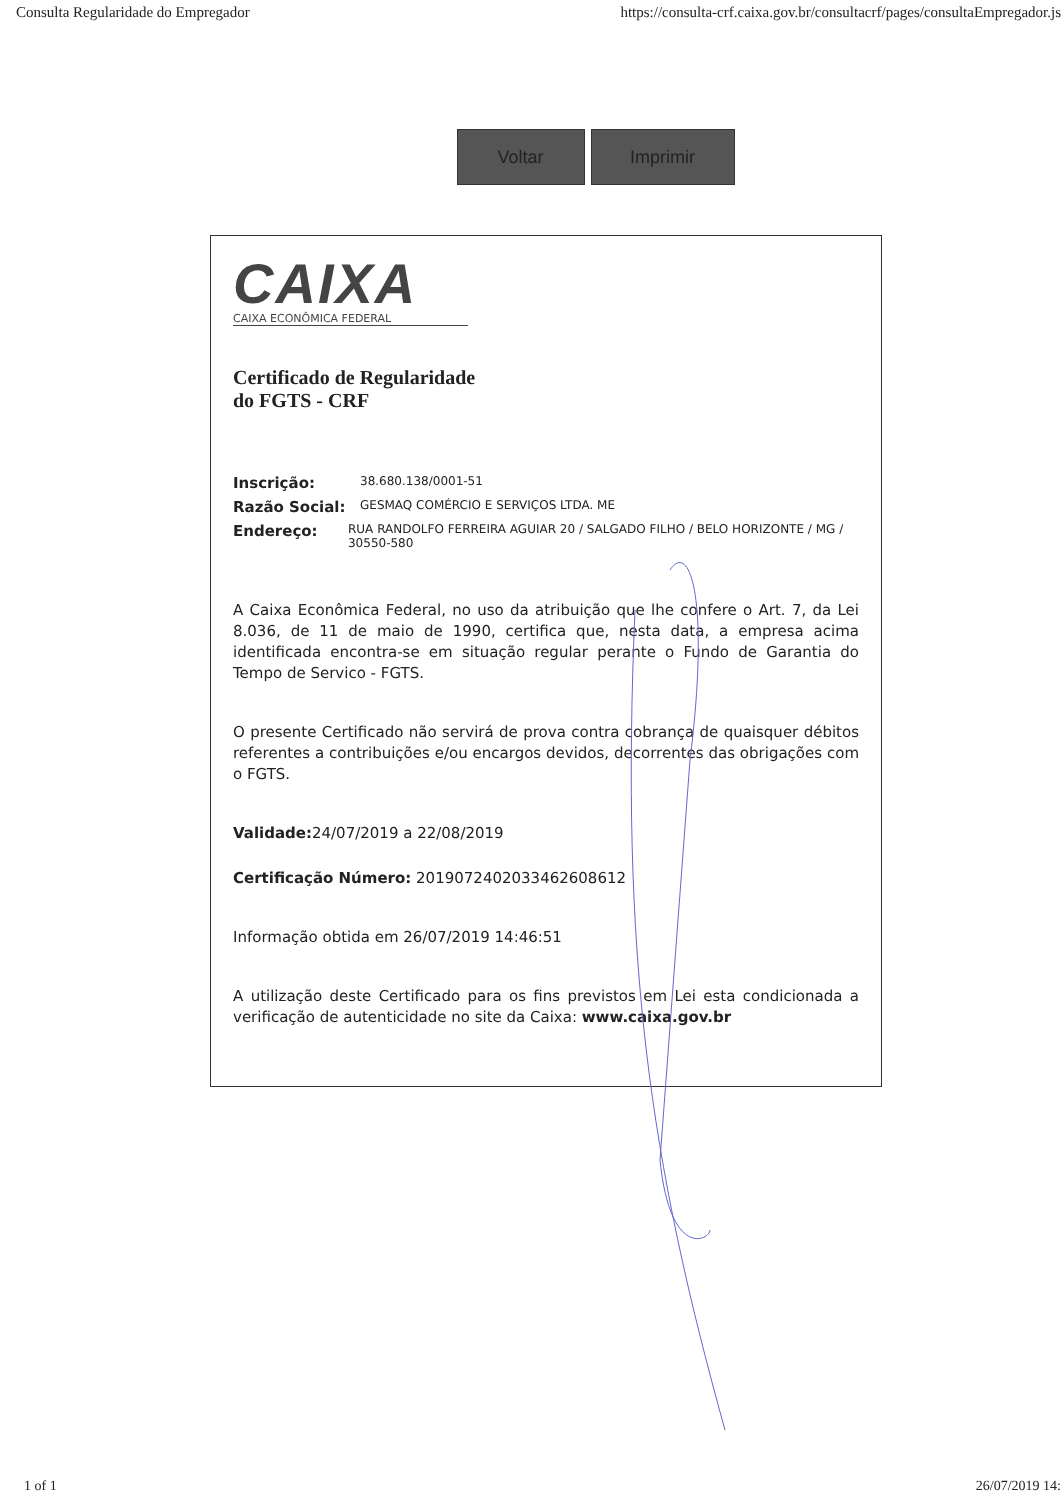Consulta Regularidade do Empregador https://consulta-crf.caixa.gov.br/consultacrf/pages/consultaEmpregador.js
Voltar Imprimir
CAIXA
CAIXA ECONÔMICA FEDERAL
Certificado de Regularidade
do FGTS - CRF
Inscrição: 38.680.138/0001-51
Razão Social: GESMAQ COMÉRCIO E SERVIÇOS LTDA. ME
Endereço: RUA RANDOLFO FERREIRA AGUIAR 20 / SALGADO FILHO / BELO HORIZONTE / MG / 30550-580
A Caixa Econômica Federal, no uso da atribuição que lhe confere o Art. 7, da Lei 8.036, de 11 de maio de 1990, certifica que, nesta data, a empresa acima identificada encontra-se em situação regular perante o Fundo de Garantia do Tempo de Servico - FGTS.
O presente Certificado não servirá de prova contra cobrança de quaisquer débitos referentes a contribuições e/ou encargos devidos, decorrentes das obrigações com o FGTS.
Validade: 24/07/2019 a 22/08/2019
Certificação Número: 2019072402033462608612
Informação obtida em 26/07/2019 14:46:51
A utilização deste Certificado para os fins previstos em Lei esta condicionada a verificação de autenticidade no site da Caixa: www.caixa.gov.br
1 of 1 26/07/2019 14: